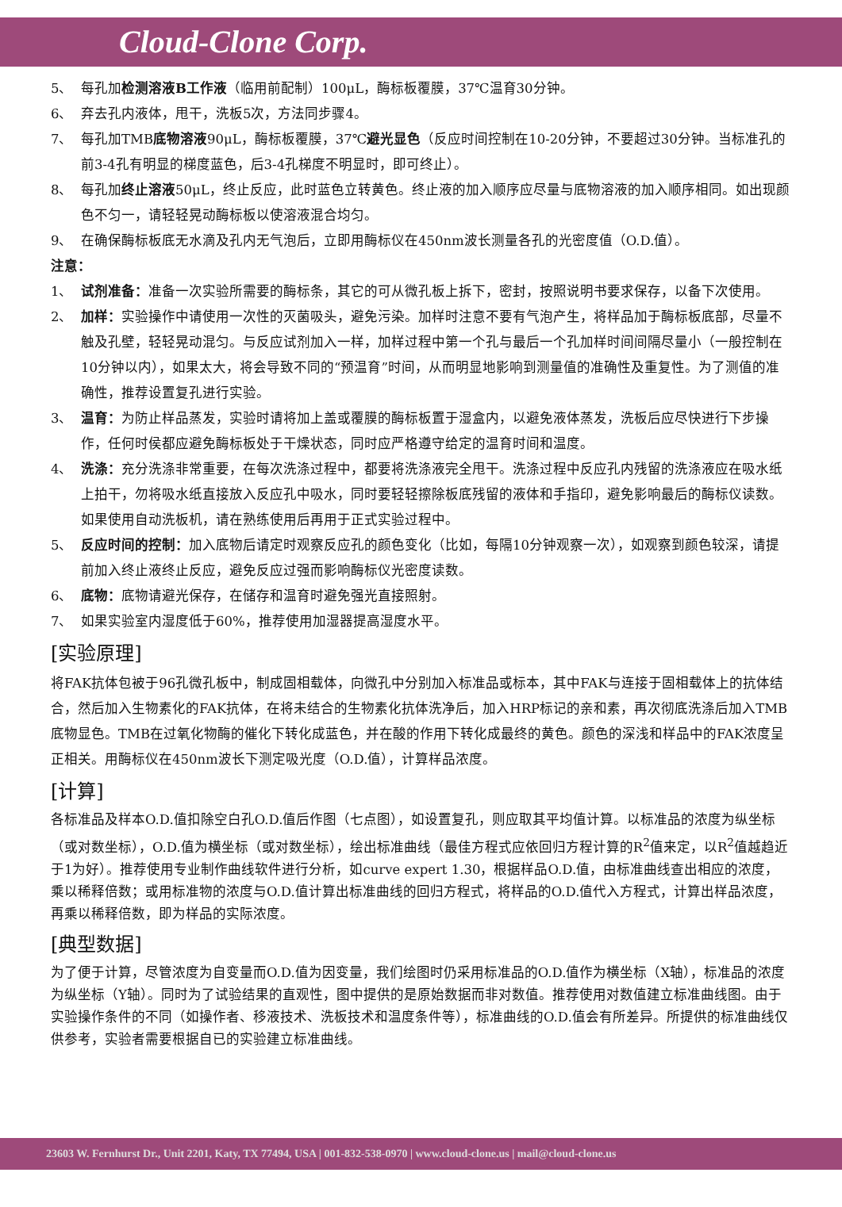Cloud-Clone Corp.
5、 每孔加检测溶液B工作液（临用前配制）100μL，酶标板覆膜，37℃温育30分钟。
6、 弃去孔内液体，甩干，洗板5次，方法同步骤4。
7、 每孔加TMB底物溶液90μL，酶标板覆膜，37℃避光显色（反应时间控制在10-20分钟，不要超过30分钟。当标准孔的前3-4孔有明显的梯度蓝色，后3-4孔梯度不明显时，即可终止）。
8、 每孔加终止溶液50μL，终止反应，此时蓝色立转黄色。终止液的加入顺序应尽量与底物溶液的加入顺序相同。如出现颜色不匀一，请轻轻晃动酶标板以使溶液混合均匀。
9、 在确保酶标板底无水滴及孔内无气泡后，立即用酶标仪在450nm波长测量各孔的光密度值（O.D.值）。
注意：
1、 试剂准备：准备一次实验所需要的酶标条，其它的可从微孔板上拆下，密封，按照说明书要求保存，以备下次使用。
2、 加样：实验操作中请使用一次性的灭菌吸头，避免污染。加样时注意不要有气泡产生，将样品加于酶标板底部，尽量不触及孔壁，轻轻晃动混匀。与反应试剂加入一样，加样过程中第一个孔与最后一个孔加样时间间隔尽量小（一般控制在10分钟以内），如果太大，将会导致不同的“预温育”时间，从而明显地影响到测量值的准确性及重复性。为了测值的准确性，推荐设置复孔进行实验。
3、 温育：为防止样品蒸发，实验时请将加上盖或覆膜的酶标板置于湿盒内，以避免液体蒸发，洗板后应尽快进行下步操作，任何时侯都应避免酶标板处于干燥状态，同时应严格遵守给定的温育时间和温度。
4、 洗涤：充分洗涤非常重要，在每次洗涤过程中，都要将洗涤液完全甩干。洗涤过程中反应孔内残留的洗涤液应在吸水纸上拍干，勿将吸水纸直接放入反应孔中吸水，同时要轻轻擦除板底残留的液体和手指印，避免影响最后的酶标仪读数。如果使用自动洗板机，请在熟练使用后再用于正式实验过程中。
5、 反应时间的控制：加入底物后请定时观察反应孔的颜色变化（比如，每隔10分钟观察一次），如观察到颜色较深，请提前加入终止液终止反应，避免反应过强而影响酶标仪光密度读数。
6、 底物：底物请避光保存，在储存和温育时避免强光直接照射。
7、 如果实验室内湿度低于60%，推荐使用加湿器提高湿度水平。
[实验原理]
将FAK抗体包被于96孔微孔板中，制成固相载体，向微孔中分别加入标准品或标本，其中FAK与连接于固相载体上的抗体结合，然后加入生物素化的FAK抗体，在将未结合的生物素化抗体洗净后，加入HRP标记的亲和素，再次彻底洗涤后加入TMB底物显色。TMB在过氧化物酶的催化下转化成蓝色，并在酸的作用下转化成最终的黄色。颜色的深浅和样品中的FAK浓度呈正相关。用酶标仪在450nm波长下测定吸光度（O.D.值），计算样品浓度。
[计算]
各标准品及样本O.D.值扣除空白孔O.D.值后作图（七点图），如设置复孔，则应取其平均值计算。以标准品的浓度为纵坐标（或对数坐标），O.D.值为横坐标（或对数坐标），绘出标准曲线（最佳方程式应依回归方程计算的R<sup>2</sup>值来定，以R<sup>2</sup>值越趋近于1为好）。推荐使用专业制作曲线软件进行分析，如curve expert 1.30，根据样品O.D.值，由标准曲线查出相应的浓度，乘以稀释倍数；或用标准物的浓度与O.D.值计算出标准曲线的回归方程式，将样品的O.D.值代入方程式，计算出样品浓度，再乘以稀释倍数，即为样品的实际浓度。
[典型数据]
为了便于计算，尽管浓度为自变量而O.D.值为因变量，我们绘图时仍采用标准品的O.D.值作为横坐标（X轴），标准品的浓度为纵坐标（Y轴）。同时为了试验结果的直观性，图中提供的是原始数据而非对数值。推荐使用对数值建立标准曲线图。由于实验操作条件的不同（如操作者、移液技术、洗板技术和温度条件等），标准曲线的O.D.值会有所差异。所提供的标准曲线仅供参考，实验者需要根据自已的实验建立标准曲线。
23603 W. Fernhurst Dr., Unit 2201, Katy, TX 77494, USA | 001-832-538-0970 | www.cloud-clone.us | mail@cloud-clone.us